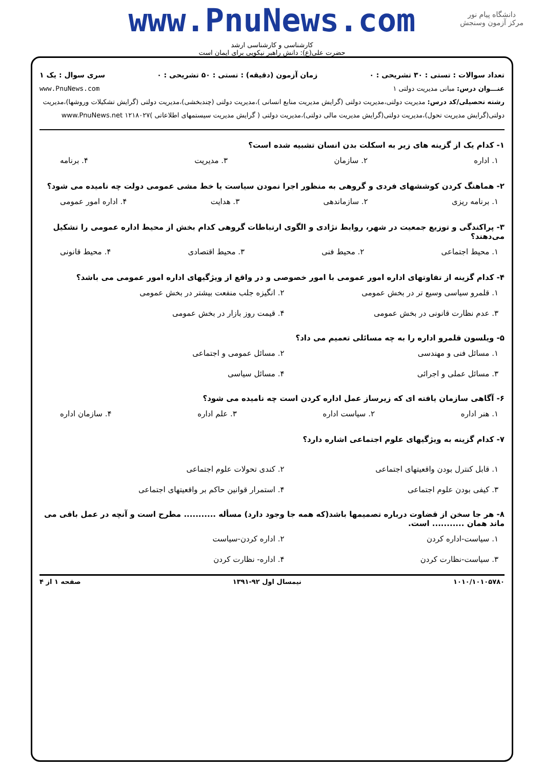دانشگاه پیام نور
مرکز آزمون وسنجش
www.PnuNews.com
کارشناسی و کارشناسی ارشد
حضرت علی(ع): دانش راهبر نیکویی برای ایمان است
تعداد سوالات : تستی : ۳۰ تشریحی : ۰ زمان آزمون (دقیقه) : تستی : ۵۰ تشریحی : ۰ سری سوال : یک ۱
عنـــوان درس: مبانی مدیریت دولتی ۱ www.PnuNews.com
رشته تحصیلی/کد درس: مدیریت دولتی،مدیریت دولتی (گرایش مدیریت منابع انسانی )،مدیریت دولتی (چندبخشی)،مدیریت دولتی (گرایش تشکیلات وروشها)،مدیریت دولتی(گرایش مدیریت تحول)،مدیریت دولتی(گرایش مدیریت مالی دولتی)،مدیریت دولتی ( گرایش مدیریت سیستمهای اطلاعاتی )۱۲۱۸۰۲۷ www.PnuNews.net
۱- کدام یک از گزینه های زیر به اسکلت بدن انسان تشبیه شده است؟
۱. اداره ۲. سازمان ۳. مدیریت ۴. برنامه
۲- هماهنگ کردن کوششهای فردی و گروهی به منظور اجرا نمودن سیاست یا خط مشی عمومی دولت چه نامیده می شود؟
۱. برنامه ریزی ۲. سازماندهی ۳. هدایت ۴. اداره امور عمومی
۳- پراکندگی و توزیع جمعیت در شهر، روابط نژادی و الگوی ارتباطات گروهی کدام بخش از محیط اداره عمومی را تشکیل می‌دهند؟
۱. محیط اجتماعی ۲. محیط فنی ۳. محیط اقتصادی ۴. محیط قانونی
۴- کدام گزینه از تفاوتهای اداره امور عمومی با امور خصوصی و در واقع از ویژگیهای اداره امور عمومی می باشد؟
۱. قلمرو سیاسی وسیع تر در بخش عمومی ۲. انگیزه جلب منفعت بیشتر در بخش عمومی ۳. عدم نظارت قانونی در بخش عمومی ۴. قیمت روز بازار در بخش عمومی
۵- ویلسون قلمرو اداره را به چه مسائلی تعمیم می داد؟
۱. مسائل فنی و مهندسی ۲. مسائل عمومی و اجتماعی ۳. مسائل عملی و اجرائی ۴. مسائل سیاسی
۶- آگاهی سازمان یافته ای که زیرساز عمل اداره کردن است چه نامیده می شود؟
۱. هنر اداره ۲. سیاست اداره ۳. علم اداره ۴. سازمان اداره
۷- کدام گزینه به ویژگیهای علوم اجتماعی اشاره دارد؟
۱. قابل کنترل بودن واقعیتهای اجتماعی ۲. کندی تحولات علوم اجتماعی ۳. کیفی بودن علوم اجتماعی ۴. استمرار قوانین حاکم بر واقعیتهای اجتماعی
۸- هر جا سخن از قضاوت درباره تصمیمها باشد(که همه جا وجود دارد) مسأله ........... مطرح است و آنچه در عمل باقی می ماند همان ........... است.
۱. سیاست-اداره کردن ۲. اداره کردن-سیاست ۳. سیاست-نظارت کردن ۴. اداره- نظارت کردن
۱۰۱۰/۱۰۱۰۵۷۸۰ نیمسال اول ۹۲-۱۳۹۱ صفحه ۱ از ۴